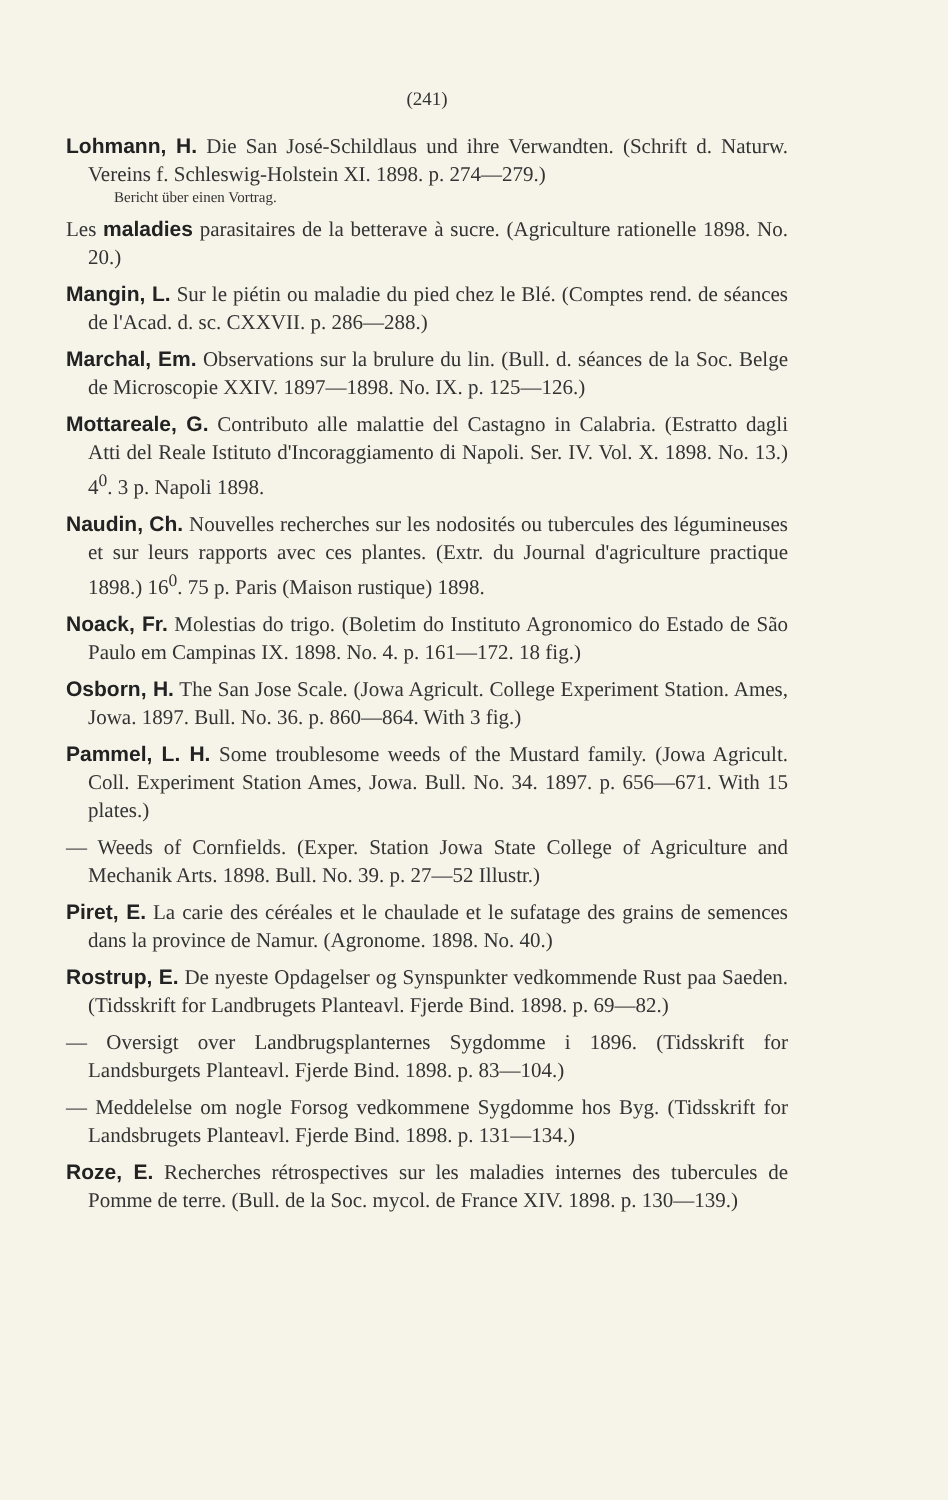(241)
Lohmann, H. Die San José-Schildlaus und ihre Verwandten. (Schrift d. Naturw. Vereins f. Schleswig-Holstein XI. 1898. p. 274—279.)
Bericht über einen Vortrag.
Les maladies parasitaires de la betterave à sucre. (Agriculture rationelle 1898. No. 20.)
Mangin, L. Sur le piétin ou maladie du pied chez le Blé. (Comptes rend. de séances de l'Acad. d. sc. CXXVII. p. 286—288.)
Marchal, Em. Observations sur la brulure du lin. (Bull. d. séances de la Soc. Belge de Microscopie XXIV. 1897—1898. No. IX. p. 125—126.)
Mottareale, G. Contributo alle malattie del Castagno in Calabria. (Estratto dagli Atti del Reale Istituto d'Incoraggiamento di Napoli. Ser. IV. Vol. X. 1898. No. 13.) 4<sup>0</sup>. 3 p. Napoli 1898.
Naudin, Ch. Nouvelles recherches sur les nodosités ou tubercules des légumineuses et sur leurs rapports avec ces plantes. (Extr. du Journal d'agriculture practique 1898.) 16<sup>0</sup>. 75 p. Paris (Maison rustique) 1898.
Noack, Fr. Molestias do trigo. (Boletim do Instituto Agronomico do Estado de São Paulo em Campinas IX. 1898. No. 4. p. 161—172. 18 fig.)
Osborn, H. The San Jose Scale. (Jowa Agricult. College Experiment Station. Ames, Jowa. 1897. Bull. No. 36. p. 860—864. With 3 fig.)
Pammel, L. H. Some troublesome weeds of the Mustard family. (Jowa Agricult. Coll. Experiment Station Ames, Jowa. Bull. No. 34. 1897. p. 656—671. With 15 plates.)
— Weeds of Cornfields. (Exper. Station Jowa State College of Agriculture and Mechanik Arts. 1898. Bull. No. 39. p. 27—52 Illustr.)
Piret, E. La carie des céréales et le chaulade et le sufatage des grains de semences dans la province de Namur. (Agronome. 1898. No. 40.)
Rostrup, E. De nyeste Opdagelser og Synspunkter vedkommende Rust paa Saeden. (Tidsskrift for Landbrugets Planteavl. Fjerde Bind. 1898. p. 69—82.)
— Oversigt over Landbrugsplanternes Sygdomme i 1896. (Tidsskrift for Landsburgets Planteavl. Fjerde Bind. 1898. p. 83—104.)
— Meddelelse om nogle Forsog vedkommene Sygdomme hos Byg. (Tidsskrift for Landsbrugets Planteavl. Fjerde Bind. 1898. p. 131—134.)
Roze, E. Recherches rétrospectives sur les maladies internes des tubercules de Pomme de terre. (Bull. de la Soc. mycol. de France XIV. 1898. p. 130—139.)